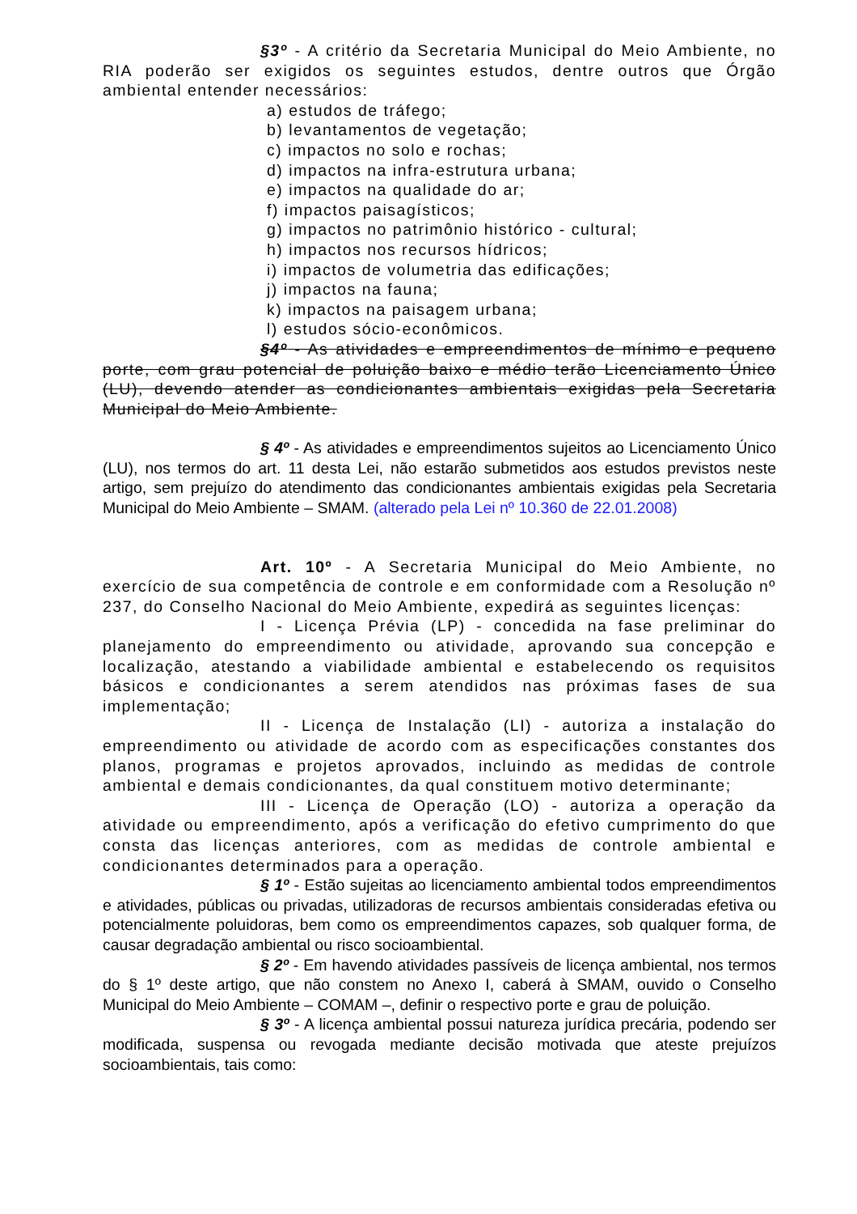§3º - A critério da Secretaria Municipal do Meio Ambiente, no RIA poderão ser exigidos os seguintes estudos, dentre outros que Órgão ambiental entender necessários:
a) estudos de tráfego;
b) levantamentos de vegetação;
c) impactos no solo e rochas;
d) impactos na infra-estrutura urbana;
e) impactos na qualidade do ar;
f) impactos paisagísticos;
g) impactos no patrimônio histórico - cultural;
h) impactos nos recursos hídricos;
i) impactos de volumetria das edificações;
j) impactos na fauna;
k) impactos na paisagem urbana;
l) estudos sócio-econômicos.
§4º - As atividades e empreendimentos de mínimo e pequeno porte, com grau potencial de poluição baixo e médio terão Licenciamento Único (LU), devendo atender as condicionantes ambientais exigidas pela Secretaria Municipal do Meio Ambiente.
§ 4º - As atividades e empreendimentos sujeitos ao Licenciamento Único (LU), nos termos do art. 11 desta Lei, não estarão submetidos aos estudos previstos neste artigo, sem prejuízo do atendimento das condicionantes ambientais exigidas pela Secretaria Municipal do Meio Ambiente – SMAM. (alterado pela Lei nº 10.360 de 22.01.2008)
Art. 10º - A Secretaria Municipal do Meio Ambiente, no exercício de sua competência de controle e em conformidade com a Resolução nº 237, do Conselho Nacional do Meio Ambiente, expedirá as seguintes licenças:
I - Licença Prévia (LP) - concedida na fase preliminar do planejamento do empreendimento ou atividade, aprovando sua concepção e localização, atestando a viabilidade ambiental e estabelecendo os requisitos básicos e condicionantes a serem atendidos nas próximas fases de sua implementação;
II - Licença de Instalação (LI) - autoriza a instalação do empreendimento ou atividade de acordo com as especificações constantes dos planos, programas e projetos aprovados, incluindo as medidas de controle ambiental e demais condicionantes, da qual constituem motivo determinante;
III - Licença de Operação (LO) - autoriza a operação da atividade ou empreendimento, após a verificação do efetivo cumprimento do que consta das licenças anteriores, com as medidas de controle ambiental e condicionantes determinados para a operação.
§ 1º - Estão sujeitas ao licenciamento ambiental todos empreendimentos e atividades, públicas ou privadas, utilizadoras de recursos ambientais consideradas efetiva ou potencialmente poluidoras, bem como os empreendimentos capazes, sob qualquer forma, de causar degradação ambiental ou risco socioambiental.
§ 2º - Em havendo atividades passíveis de licença ambiental, nos termos do § 1º deste artigo, que não constem no Anexo I, caberá à SMAM, ouvido o Conselho Municipal do Meio Ambiente – COMAM –, definir o respectivo porte e grau de poluição.
§ 3º - A licença ambiental possui natureza jurídica precária, podendo ser modificada, suspensa ou revogada mediante decisão motivada que ateste prejuízos socioambientais, tais como: